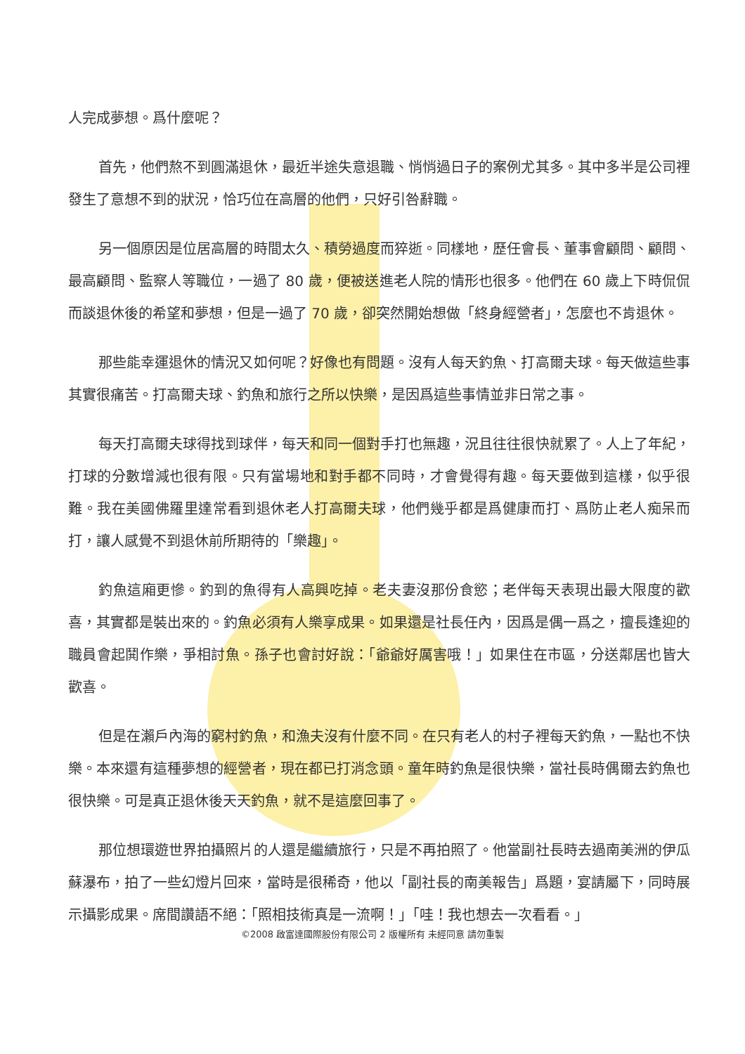人完成夢想。爲什麼呢？
首先，他們熬不到圓滿退休，最近半途失意退職、悄悄過日子的案例尤其多。其中多半是公司裡發生了意想不到的狀況，恰巧位在高層的他們，只好引咎辭職。
另一個原因是位居高層的時間太久、積勞過度而猝逝。同樣地，歷任會長、董事會顧問、顧問、最高顧問、監察人等職位，一過了 80 歲，便被送進老人院的情形也很多。他們在 60 歲上下時侃侃而談退休後的希望和夢想，但是一過了 70 歲，卻突然開始想做「終身經營者」，怎麼也不肯退休。
那些能幸運退休的情況又如何呢？好像也有問題。沒有人每天釣魚、打高爾夫球。每天做這些事其實很痛苦。打高爾夫球、釣魚和旅行之所以快樂，是因爲這些事情並非日常之事。
每天打高爾夫球得找到球伴，每天和同一個對手打也無趣，況且往往很快就累了。人上了年紀，打球的分數增減也很有限。只有當場地和對手都不同時，才會覺得有趣。每天要做到這樣，似乎很難。我在美國佛羅里達常看到退休老人打高爾夫球，他們幾乎都是爲健康而打、爲防止老人痴呆而打，讓人感覺不到退休前所期待的「樂趣」。
釣魚這廂更慘。釣到的魚得有人高興吃掉。老夫妻沒那份食慾；老伴每天表現出最大限度的歡喜，其實都是裝出來的。釣魚必須有人樂享成果。如果還是社長任內，因爲是偶一爲之，擅長逢迎的職員會起鬨作樂，爭相討魚。孫子也會討好說：「爺爺好厲害哦！」如果住在市區，分送鄰居也皆大歡喜。
但是在瀨戶內海的窮村釣魚，和漁夫沒有什麼不同。在只有老人的村子裡每天釣魚，一點也不快樂。本來還有這種夢想的經營者，現在都已打消念頭。童年時釣魚是很快樂，當社長時偶爾去釣魚也很快樂。可是真正退休後天天釣魚，就不是這麼回事了。
那位想環遊世界拍攝照片的人還是繼續旅行，只是不再拍照了。他當副社長時去過南美洲的伊瓜蘇瀑布，拍了一些幻燈片回來，當時是很稀奇，他以「副社長的南美報告」爲題，宴請屬下，同時展示攝影成果。席間讚語不絕：「照相技術真是一流啊！」「哇！我也想去一次看看。」
©2008 啟富達國際股份有限公司 2 版權所有 未經同意 請勿重製